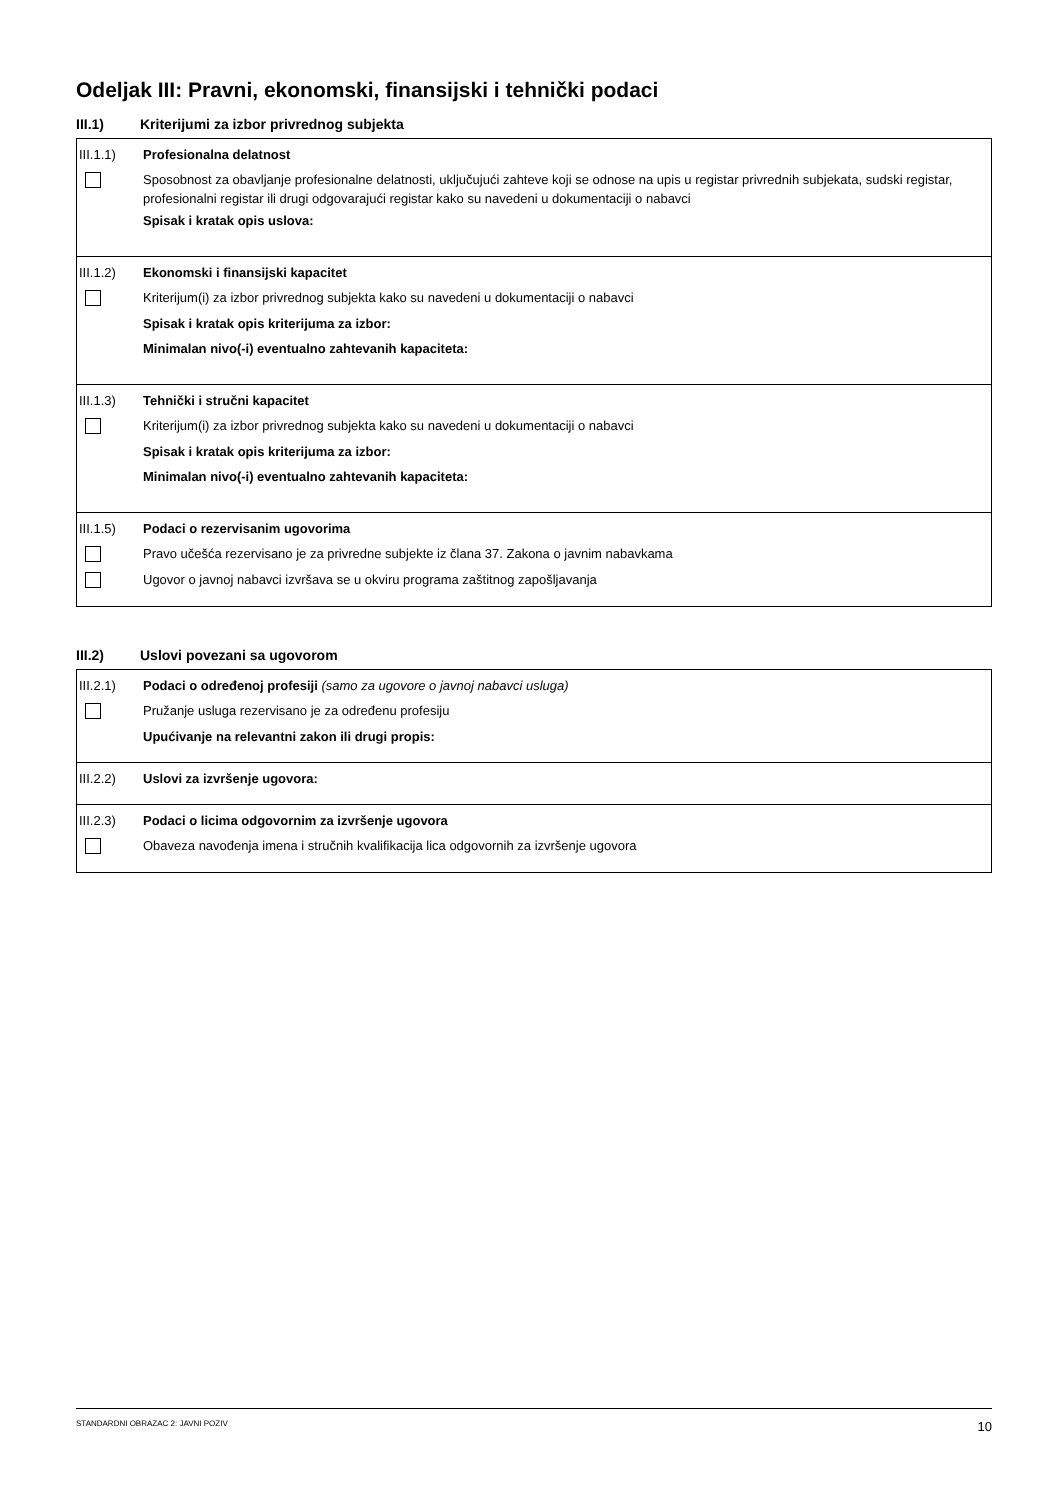Odeljak III: Pravni, ekonomski, finansijski i tehnički podaci
III.1) Kriterijumi za izbor privrednog subjekta
III.1.1) Profesionalna delatnost
Sposobnost za obavljanje profesionalne delatnosti, uključujući zahteve koji se odnose na upis u registar privrednih subjekata, sudski registar, profesionalni registar ili drugi odgovarajući registar kako su navedeni u dokumentaciji o nabavci
Spisak i kratak opis uslova:
III.1.2) Ekonomski i finansijski kapacitet
Kriterijum(i) za izbor privrednog subjekta kako su navedeni u dokumentaciji o nabavci
Spisak i kratak opis kriterijuma za izbor:
Minimalan nivo(-i) eventualno zahtevanih kapaciteta:
III.1.3) Tehnički i stručni kapacitet
Kriterijum(i) za izbor privrednog subjekta kako su navedeni u dokumentaciji o nabavci
Spisak i kratak opis kriterijuma za izbor:
Minimalan nivo(-i) eventualno zahtevanih kapaciteta:
III.1.5) Podaci o rezervisanim ugovorima
Pravo učešća rezervisano je za privredne subjekte iz člana 37. Zakona o javnim nabavkama
Ugovor o javnoj nabavci izvršava se u okviru programa zaštitnog zapošljavanja
III.2) Uslovi povezani sa ugovorom
III.2.1) Podaci o određenoj profesiji (samo za ugovore o javnoj nabavci usluga)
Pružanje usluga rezervisano je za određenu profesiju
Upućivanje na relevantni zakon ili drugi propis:
III.2.2) Uslovi za izvršenje ugovora:
III.2.3) Podaci o licima odgovornim za izvršenje ugovora
Obaveza navođenja imena i stručnih kvalifikacija lica odgovornih za izvršenje ugovora
STANDARDNI OBRAZAC 2: JAVNI POZIV 10